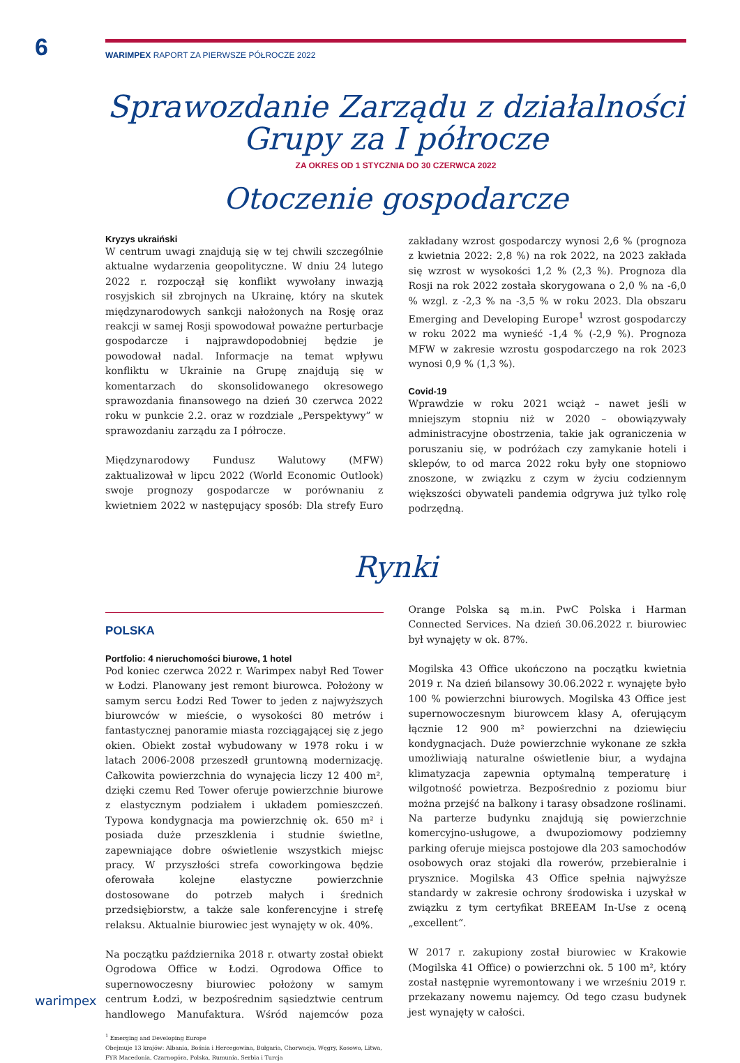6
WARIMPEX RAPORT ZA PIERWSZE PÓŁROCZE 2022
Sprawozdanie Zarządu z działalności
Grupy za I półrocze
ZA OKRES OD 1 STYCZNIA DO 30 CZERWCA 2022
Otoczenie gospodarcze
Kryzys ukraiński
W centrum uwagi znajdują się w tej chwili szczególnie aktualne wydarzenia geopolityczne. W dniu 24 lutego 2022 r. rozpoczął się konflikt wywołany inwazją rosyjskich sił zbrojnych na Ukrainę, który na skutek międzynarodowych sankcji nałożonych na Rosję oraz reakcji w samej Rosji spowodował poważne perturbacje gospodarcze i najprawdopodobniej będzie je powodował nadal. Informacje na temat wpływu konfliktu w Ukrainie na Grupę znajdują się w komentarzach do skonsolidowanego okresowego sprawozdania finansowego na dzień 30 czerwca 2022 roku w punkcie 2.2. oraz w rozdziale „Perspektywy” w sprawozdaniu zarządu za I półrocze.
Międzynarodowy Fundusz Walutowy (MFW) zaktualizował w lipcu 2022 (World Economic Outlook) swoje prognozy gospodarcze w porównaniu z kwietniem 2022 w następujący sposób: Dla strefy Euro zakładany wzrost gospodarczy wynosi 2,6 % (prognoza z kwietnia 2022: 2,8 %) na rok 2022, na 2023 zakłada się wzrost w wysokości 1,2 % (2,3 %). Prognoza dla Rosji na rok 2022 została skorygowana o 2,0 % na -6,0 % wzgl. z -2,3 % na -3,5 % w roku 2023. Dla obszaru Emerging and Developing Europe<sup>1</sup> wzrost gospodarczy w roku 2022 ma wynieść -1,4 % (-2,9 %). Prognoza MFW w zakresie wzrostu gospodarczego na rok 2023 wynosi 0,9 % (1,3 %).
Covid-19
Wprawdzie w roku 2021 wciąż – nawet jeśli w mniejszym stopniu niż w 2020 – obowiązywały administracyjne obostrzenia, takie jak ograniczenia w poruszaniu się, w podróżach czy zamykanie hoteli i sklepów, to od marca 2022 roku były one stopniowo znoszone, w związku z czym w życiu codziennym większości obywateli pandemia odgrywa już tylko rolę podrzędną.
Rynki
POLSKA
Portfolio: 4 nieruchomości biurowe, 1 hotel
Pod koniec czerwca 2022 r. Warimpex nabył Red Tower w Łodzi. Planowany jest remont biurowca. Położony w samym sercu Łodzi Red Tower to jeden z najwyższych biurowców w mieście, o wysokości 80 metrów i fantastycznej panoramie miasta rozciągającej się z jego okien. Obiekt został wybudowany w 1978 roku i w latach 2006-2008 przeszedł gruntowną modernizację. Całkowita powierzchnia do wynajęcia liczy 12 400 m², dzięki czemu Red Tower oferuje powierzchnie biurowe z elastycznym podziałem i układem pomieszczeń. Typowa kondygnacja ma powierzchnię ok. 650 m² i posiada duże przeszklenia i studnie świetlne, zapewniające dobre oświetlenie wszystkich miejsc pracy. W przyszłości strefa coworkingowa będzie oferowała kolejne elastyczne powierzchnie dostosowane do potrzeb małych i średnich przedsiębiorstw, a także sale konferencyjne i strefę relaksu. Aktualnie biurowiec jest wynajęty w ok. 40%.
Na początku października 2018 r. otwarty został obiekt Ogrodowa Office w Łodzi. Ogrodowa Office to supernowoczesny biurowiec położony w samym centrum Łodzi, w bezpośrednim sąsiedztwie centrum handlowego Manufaktura. Wśród najemców poza Orange Polska są m.in. PwC Polska i Harman Connected Services. Na dzień 30.06.2022 r. biurowiec był wynajęty w ok. 87%.
Mogilska 43 Office ukończono na początku kwietnia 2019 r. Na dzień bilansowy 30.06.2022 r. wynajęte było 100 % powierzchni biurowych. Mogilska 43 Office jest supernowoczesnym biurowcem klasy A, oferującym łącznie 12 900 m² powierzchni na dziewięciu kondygnacjach. Duże powierzchnie wykonane ze szkła umożliwiają naturalne oświetlenie biur, a wydajna klimatyzacja zapewnia optymalną temperaturę i wilgotność powietrza. Bezpośrednio z poziomu biur można przejść na balkony i tarasy obsadzone roślinami. Na parterze budynku znajdują się powierzchnie komercyjno-usługowe, a dwupoziomowy podziemny parking oferuje miejsca postojowe dla 203 samochodów osobowych oraz stojaki dla rowerów, przebieralnie i prysznice. Mogilska 43 Office spełnia najwyższe standardy w zakresie ochrony środowiska i uzyskał w związku z tym certyfikat BREEAM In-Use z oceną „excellent“.
W 2017 r. zakupiony został biurowiec w Krakowie (Mogilska 41 Office) o powierzchni ok. 5 100 m², który został następnie wyremontowany i we wrześniu 2019 r. przekazany nowemu najemcy. Od tego czasu budynek jest wynajęty w całości.
<sup>1</sup> Emerging and Developing Europe
Obejmuje 13 krajów: Albania, Bośnia i Hercegowina, Bułgaria, Chorwacja, Węgry, Kosowo, Litwa, FYR Macedonia, Czarnogóra, Polska, Rumunia, Serbia i Turcja
warimpex